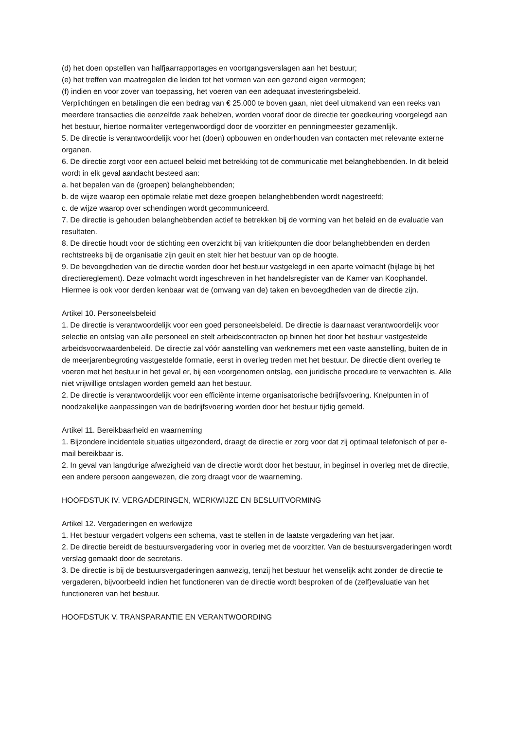(d) het doen opstellen van halfjaarrapportages en voortgangsverslagen aan het bestuur;
(e) het treffen van maatregelen die leiden tot het vormen van een gezond eigen vermogen;
(f) indien en voor zover van toepassing, het voeren van een adequaat investeringsbeleid.
Verplichtingen en betalingen die een bedrag van € 25.000 te boven gaan, niet deel uitmakend van een reeks van meerdere transacties die eenzelfde zaak behelzen, worden vooraf door de directie ter goedkeuring voorgelegd aan het bestuur, hiertoe normaliter vertegenwoordigd door de voorzitter en penningmeester gezamenlijk.
5. De directie is verantwoordelijk voor het (doen) opbouwen en onderhouden van contacten met relevante externe organen.
6. De directie zorgt voor een actueel beleid met betrekking tot de communicatie met belanghebbenden. In dit beleid wordt in elk geval aandacht besteed aan:
a. het bepalen van de (groepen) belanghebbenden;
b. de wijze waarop een optimale relatie met deze groepen belanghebbenden wordt nagestreefd;
c. de wijze waarop over schendingen wordt gecommuniceerd.
7. De directie is gehouden belanghebbenden actief te betrekken bij de vorming van het beleid en de evaluatie van resultaten.
8. De directie houdt voor de stichting een overzicht bij van kritiekpunten die door belanghebbenden en derden rechtstreeks bij de organisatie zijn geuit en stelt hier het bestuur van op de hoogte.
9. De bevoegdheden van de directie worden door het bestuur vastgelegd in een aparte volmacht (bijlage bij het directiereglement). Deze volmacht wordt ingeschreven in het handelsregister van de Kamer van Koophandel. Hiermee is ook voor derden kenbaar wat de (omvang van de) taken en bevoegdheden van de directie zijn.
Artikel 10. Personeelsbeleid
1. De directie is verantwoordelijk voor een goed personeelsbeleid. De directie is daarnaast verantwoordelijk voor selectie en ontslag van alle personeel en stelt arbeidscontracten op binnen het door het bestuur vastgestelde arbeidsvoorwaardenbeleid. De directie zal vóór aanstelling van werknemers met een vaste aanstelling, buiten de in de meerjarenbegroting vastgestelde formatie, eerst in overleg treden met het bestuur. De directie dient overleg te voeren met het bestuur in het geval er, bij een voorgenomen ontslag, een juridische procedure te verwachten is. Alle niet vrijwillige ontslagen worden gemeld aan het bestuur.
2. De directie is verantwoordelijk voor een efficiënte interne organisatorische bedrijfsvoering. Knelpunten in of noodzakelijke aanpassingen van de bedrijfsvoering worden door het bestuur tijdig gemeld.
Artikel 11. Bereikbaarheid en waarneming
1. Bijzondere incidentele situaties uitgezonderd, draagt de directie er zorg voor dat zij optimaal telefonisch of per e-mail bereikbaar is.
2. In geval van langdurige afwezigheid van de directie wordt door het bestuur, in beginsel in overleg met de directie, een andere persoon aangewezen, die zorg draagt voor de waarneming.
HOOFDSTUK IV. VERGADERINGEN, WERKWIJZE EN BESLUITVORMING
Artikel 12. Vergaderingen en werkwijze
1. Het bestuur vergadert volgens een schema, vast te stellen in de laatste vergadering van het jaar.
2. De directie bereidt de bestuursvergadering voor in overleg met de voorzitter. Van de bestuursvergaderingen wordt verslag gemaakt door de secretaris.
3. De directie is bij de bestuursvergaderingen aanwezig, tenzij het bestuur het wenselijk acht zonder de directie te vergaderen, bijvoorbeeld indien het functioneren van de directie wordt besproken of de (zelf)evaluatie van het functioneren van het bestuur.
HOOFDSTUK V. TRANSPARANTIE EN VERANTWOORDING